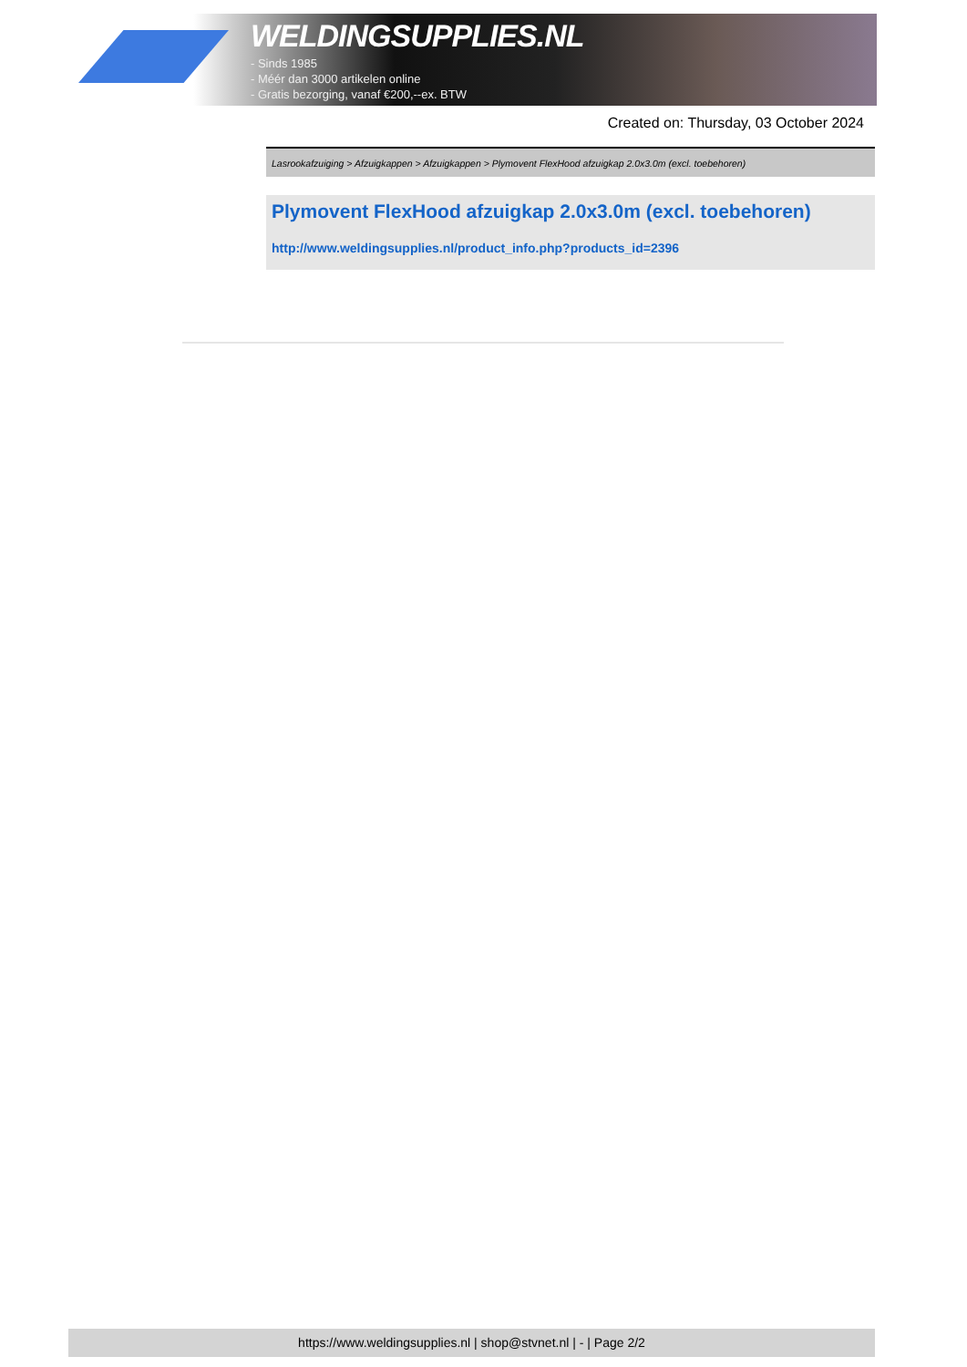WELDINGSUPPLIES.NL
- Sinds 1985
- Méér dan 3000 artikelen online
- Gratis bezorging, vanaf €200,--ex. BTW
Created on: Thursday, 03 October 2024
Lasrookafzuiging > Afzuigkappen > Afzuigkappen > Plymovent FlexHood afzuigkap 2.0x3.0m (excl. toebehoren)
Plymovent FlexHood afzuigkap 2.0x3.0m (excl. toebehoren)
http://www.weldingsupplies.nl/product_info.php?products_id=2396
https://www.weldingsupplies.nl | shop@stvnet.nl | - | Page 2/2